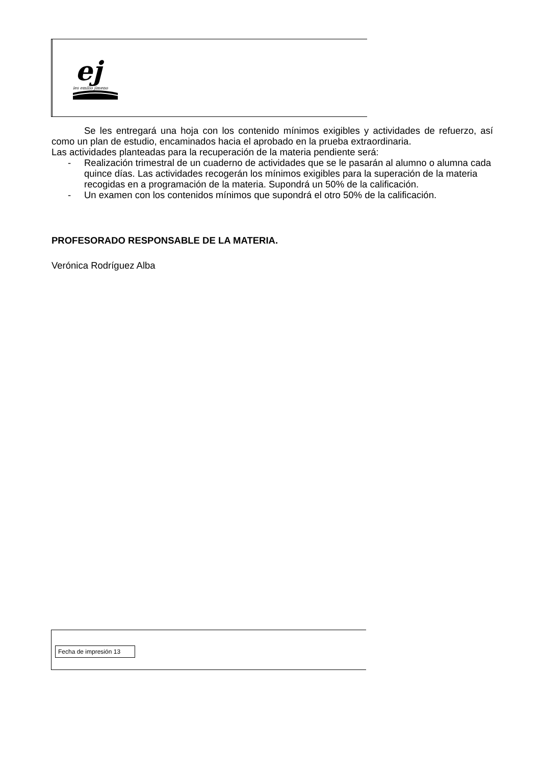ej
ies emilio jimeno
Se les entregará una hoja con los contenido mínimos exigibles y actividades de refuerzo, así como un plan de estudio, encaminados hacia el aprobado en la prueba extraordinaria.
Las actividades planteadas para la recuperación de la materia pendiente será:
- Realización trimestral de un cuaderno de actividades que se le pasarán al alumno o alumna cada quince días. Las actividades recogerán los mínimos exigibles para la superación de la materia recogidas en a programación de la materia. Supondrá un 50% de la calificación.
- Un examen con los contenidos mínimos que supondrá el otro 50% de la calificación.
PROFESORADO RESPONSABLE DE LA MATERIA.
Verónica Rodríguez Alba
Fecha de impresión 13